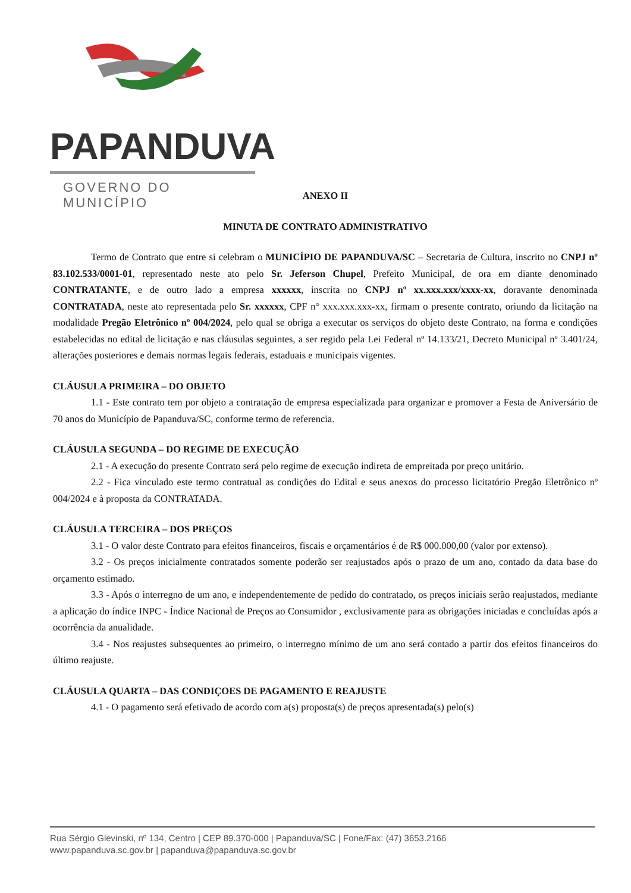PAPANDUVA
GOVERNO DO MUNICÍPIO
ANEXO II
MINUTA DE CONTRATO ADMINISTRATIVO
Termo de Contrato que entre si celebram o MUNICÍPIO DE PAPANDUVA/SC – Secretaria de Cultura, inscrito no CNPJ nº 83.102.533/0001-01, representado neste ato pelo Sr. Jeferson Chupel, Prefeito Municipal, de ora em diante denominado CONTRATANTE, e de outro lado a empresa xxxxxx, inscrita no CNPJ nº xx.xxx.xxx/xxxx-xx, doravante denominada CONTRATADA, neste ato representada pelo Sr. xxxxxx, CPF n° xxx.xxx.xxx-xx, firmam o presente contrato, oriundo da licitação na modalidade Pregão Eletrônico nº 004/2024, pelo qual se obriga a executar os serviços do objeto deste Contrato, na forma e condições estabelecidas no edital de licitação e nas cláusulas seguintes, a ser regido pela Lei Federal nº 14.133/21, Decreto Municipal nº 3.401/24, alterações posteriores e demais normas legais federais, estaduais e municipais vigentes.
CLÁUSULA PRIMEIRA – DO OBJETO
1.1 - Este contrato tem por objeto a contratação de empresa especializada para organizar e promover a Festa de Aniversário de 70 anos do Município de Papanduva/SC, conforme termo de referencia.
CLÁUSULA SEGUNDA – DO REGIME DE EXECUÇÃO
2.1 - A execução do presente Contrato será pelo regime de execução indireta de empreitada por preço unitário.
2.2 - Fica vinculado este termo contratual as condições do Edital e seus anexos do processo licitatório Pregão Eletrônico nº 004/2024 e à proposta da CONTRATADA.
CLÁUSULA TERCEIRA – DOS PREÇOS
3.1 - O valor deste Contrato para efeitos financeiros, fiscais e orçamentários é de R$ 000.000,00 (valor por extenso).
3.2 - Os preços inicialmente contratados somente poderão ser reajustados após o prazo de um ano, contado da data base do orçamento estimado.
3.3 - Após o interregno de um ano, e independentemente de pedido do contratado, os preços iniciais serão reajustados, mediante a aplicação do índice INPC - Índice Nacional de Preços ao Consumidor , exclusivamente para as obrigações iniciadas e concluídas após a ocorrência da anualidade.
3.4 - Nos reajustes subsequentes ao primeiro, o interregno mínimo de um ano será contado a partir dos efeitos financeiros do último reajuste.
CLÁUSULA QUARTA – DAS CONDIÇOES DE PAGAMENTO E REAJUSTE
4.1 - O pagamento será efetivado de acordo com a(s) proposta(s) de preços apresentada(s) pelo(s)
Rua Sérgio Glevinski, nº 134, Centro | CEP 89.370-000 | Papanduva/SC | Fone/Fax: (47) 3653.2166
www.papanduva.sc.gov.br | papanduva@papanduva.sc.gov.br